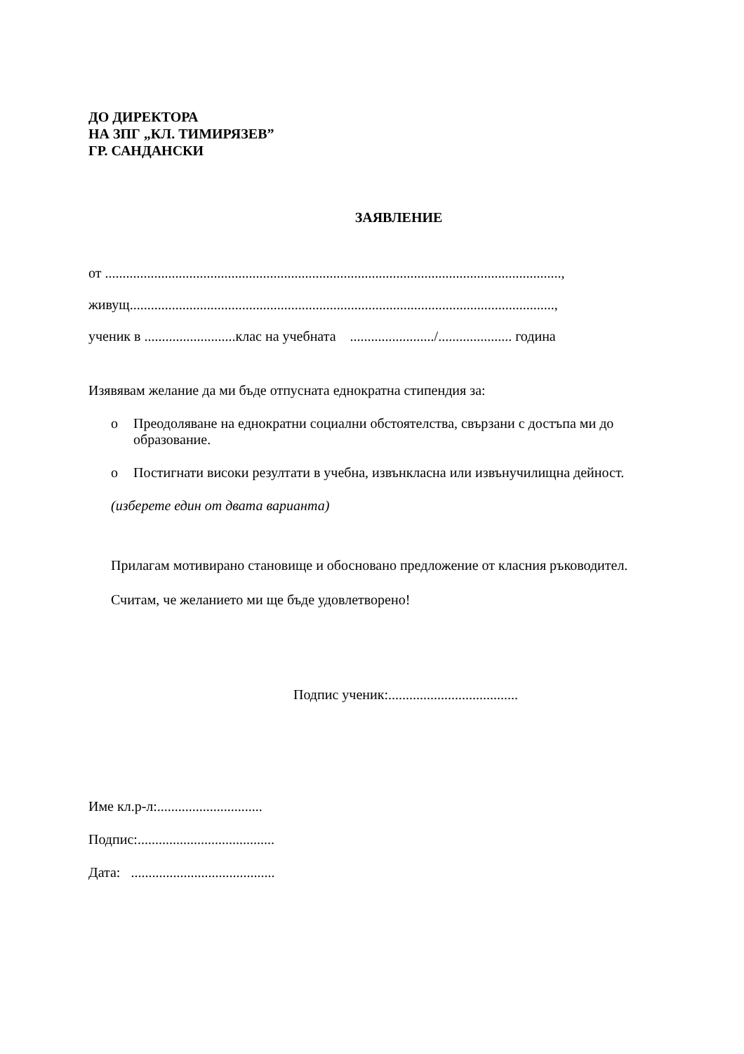ДО ДИРЕКТОРА
НА ЗПГ „КЛ. ТИМИРЯЗЕВ”
ГР. САНДАНСКИ
ЗАЯВЛЕНИЕ
от ..................................................................................................................................,
живущ.........................................................................................................................,
ученик в ..........................клас на учебната ......................../..................... година
Изявявам желание да ми бъде отпусната еднократна стипендия за:
o Преодоляване на еднократни социални обстоятелства, свързани с достъпа ми до образование.
o Постигнати високи резултати в учебна, извънкласна или извънучилищна дейност.
(изберете един от двата варианта)
Прилагам мотивирано становище и обосновано предложение от класния ръководител.
Считам, че желанието ми ще бъде удовлетворено!
Подпис ученик:.....................................
Име кл.р-л:..............................
Подпис:.......................................
Дата: .........................................